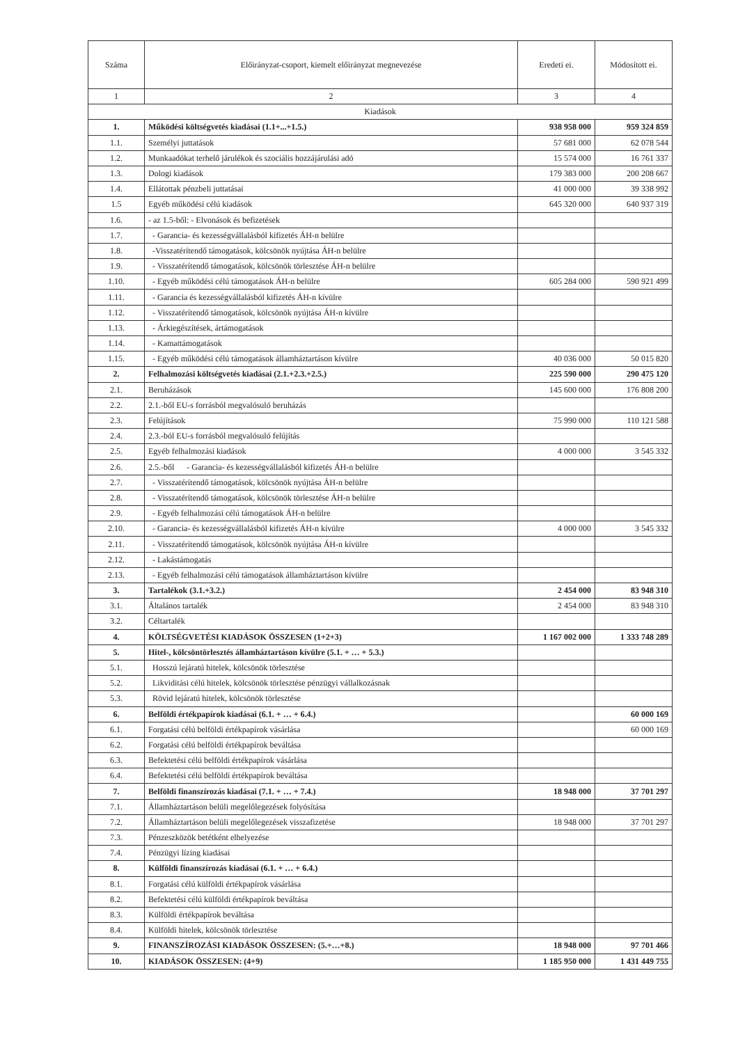| Száma | Előirányzat-csoport, kiemelt előirányzat megnevezése | Eredeti ei. | Módosított ei. |
| --- | --- | --- | --- |
| 1 | 2 | 3 | 4 |
| Kiadások | | | |
| 1. | Működési költségvetés kiadásai (1.1+...+1.5.) | 938 958 000 | 959 324 859 |
| 1.1. | Személyi juttatások | 57 681 000 | 62 078 544 |
| 1.2. | Munkaadókat terhelő járulékok és szociális hozzájárulási adó | 15 574 000 | 16 761 337 |
| 1.3. | Dologi kiadások | 179 383 000 | 200 208 667 |
| 1.4. | Ellátottak pénzbeli juttatásai | 41 000 000 | 39 338 992 |
| 1.5 | Egyéb működési célú kiadások | 645 320 000 | 640 937 319 |
| 1.6. | - az 1.5-ből: - Elvonások és befizetések | | |
| 1.7. | - Garancia- és kezességvállalásból kifizetés ÁH-n belülre | | |
| 1.8. | -Visszatérítendő támogatások, kölcsönök nyújtása ÁH-n belülre | | |
| 1.9. | - Visszatérítendő támogatások, kölcsönök törlesztése ÁH-n belülre | | |
| 1.10. | - Egyéb működési célú támogatások ÁH-n belülre | 605 284 000 | 590 921 499 |
| 1.11. | - Garancia és kezességvállalásból kifizetés ÁH-n kívülre | | |
| 1.12. | - Visszatérítendő támogatások, kölcsönök nyújtása ÁH-n kívülre | | |
| 1.13. | - Árkiegészítések, ártámogatások | | |
| 1.14. | - Kamattámogatások | | |
| 1.15. | - Egyéb működési célú támogatások államháztartáson kívülre | 40 036 000 | 50 015 820 |
| 2. | Felhalmozási költségvetés kiadásai (2.1.+2.3.+2.5.) | 225 590 000 | 290 475 120 |
| 2.1. | Beruházások | 145 600 000 | 176 808 200 |
| 2.2. | 2.1.-ből EU-s forrásból megvalósuló beruházás | | |
| 2.3. | Felújítások | 75 990 000 | 110 121 588 |
| 2.4. | 2.3.-ból EU-s forrásból megvalósuló felújítás | | |
| 2.5. | Egyéb felhalmozási kiadások | 4 000 000 | 3 545 332 |
| 2.6. | 2.5.-ből - Garancia- és kezességvállalásból kifizetés ÁH-n belülre | | |
| 2.7. | - Visszatérítendő támogatások, kölcsönök nyújtása ÁH-n belülre | | |
| 2.8. | - Visszatérítendő támogatások, kölcsönök törlesztése ÁH-n belülre | | |
| 2.9. | - Egyéb felhalmozási célú támogatások ÁH-n belülre | | |
| 2.10. | - Garancia- és kezességvállalásból kifizetés ÁH-n kívülre | 4 000 000 | 3 545 332 |
| 2.11. | - Visszatérítendő támogatások, kölcsönök nyújtása ÁH-n kívülre | | |
| 2.12. | - Lakástámogatás | | |
| 2.13. | - Egyéb felhalmozási célú támogatások államháztartáson kívülre | | |
| 3. | Tartalékok (3.1.+3.2.) | 2 454 000 | 83 948 310 |
| 3.1. | Általános tartalék | 2 454 000 | 83 948 310 |
| 3.2. | Céltartalék | | |
| 4. | KÖLTSÉGVETÉSI KIADÁSOK ÖSSZESEN (1+2+3) | 1 167 002 000 | 1 333 748 289 |
| 5. | Hitel-, kölcsöntörlesztés államháztartáson kívülre (5.1. + … + 5.3.) | | |
| 5.1. | Hosszú lejáratú hitelek, kölcsönök törlesztése | | |
| 5.2. | Likviditási célú hitelek, kölcsönök törlesztése pénzügyi vállalkozásnak | | |
| 5.3. | Rövid lejáratú hitelek, kölcsönök törlesztése | | |
| 6. | Belföldi értékpapírok kiadásai (6.1. + … + 6.4.) | | 60 000 169 |
| 6.1. | Forgatási célú belföldi értékpapírok vásárlása | | 60 000 169 |
| 6.2. | Forgatási célú belföldi értékpapírok beváltása | | |
| 6.3. | Befektetési célú belföldi értékpapírok vásárlása | | |
| 6.4. | Befektetési célú belföldi értékpapírok beváltása | | |
| 7. | Belföldi finanszírozás kiadásai (7.1. + … + 7.4.) | 18 948 000 | 37 701 297 |
| 7.1. | Államháztartáson belüli megelőlegezések folyósítása | | |
| 7.2. | Államháztartáson belüli megelőlegezések visszafizetése | 18 948 000 | 37 701 297 |
| 7.3. | Pénzeszközök betétként elhelyezése | | |
| 7.4. | Pénzügyi lízing kiadásai | | |
| 8. | Külföldi finanszírozás kiadásai (6.1. + … + 6.4.) | | |
| 8.1. | Forgatási célú külföldi értékpapírok vásárlása | | |
| 8.2. | Befektetési célú külföldi értékpapírok beváltása | | |
| 8.3. | Külföldi értékpapírok beváltása | | |
| 8.4. | Külföldi hitelek, kölcsönök törlesztése | | |
| 9. | FINANSZÍROZÁSI KIADÁSOK ÖSSZESEN: (5.+…+8.) | 18 948 000 | 97 701 466 |
| 10. | KIADÁSOK ÖSSZESEN: (4+9) | 1 185 950 000 | 1 431 449 755 |